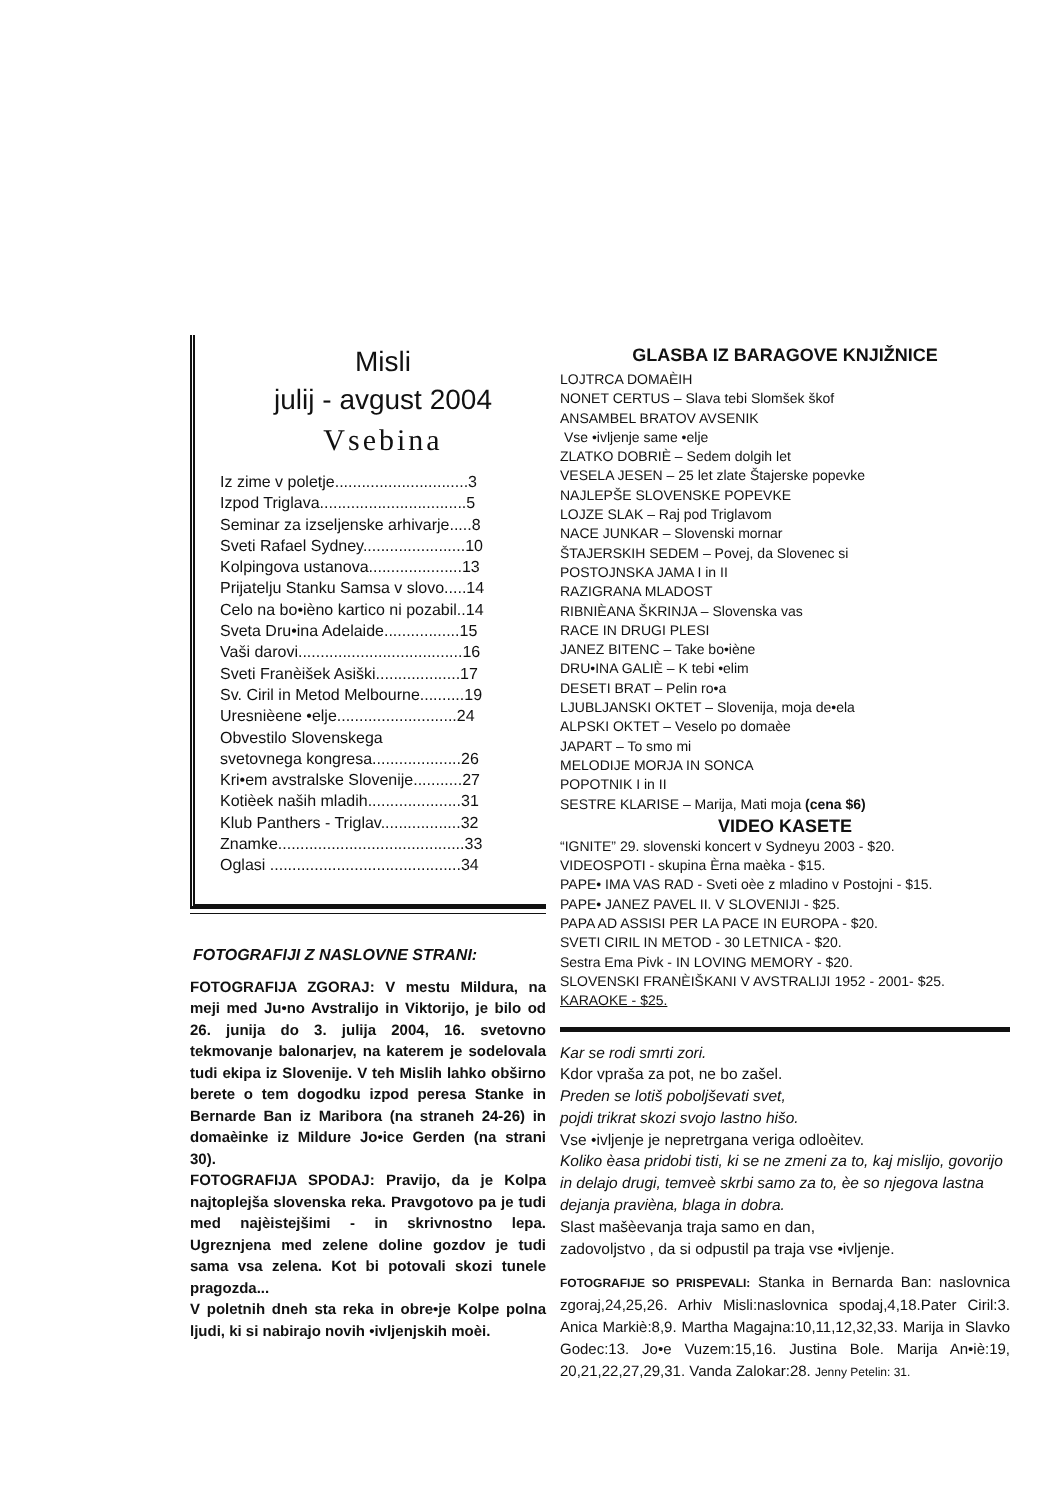Misli
julij - avgust 2004
Vsebina
Iz zime v poletje..............................3
Izpod Triglava.................................5
Seminar za izseljenske arhivarje.....8
Sveti Rafael Sydney.......................10
Kolpingova ustanova.....................13
Prijatelju Stanku Samsa v slovo.....14
Celo na bo•ièno kartico ni pozabil..14
Sveta Dru•ina Adelaide.................15
Vaši darovi.....................................16
Sveti Franèišek Asiški...................17
Sv. Ciril in Metod Melbourne..........19
Uresnièene •elje...........................24
Obvestilo Slovenskega
svetovnega kongresa....................26
Kri•em avstralske Slovenije...........27
Kotièek naših mladih.....................31
Klub Panthers - Triglav..................32
Znamke..........................................33
Oglasi ...........................................34
FOTOGRAFIJI Z NASLOVNE STRANI:
FOTOGRAFIJA ZGORAJ: V mestu Mildura, na meji med Ju•no Avstralijo in Viktorijo, je bilo od 26. junija do 3. julija 2004, 16. svetovno tekmovanje balonarjev, na katerem je sodelovala tudi ekipa iz Slovenije. V teh Mislih lahko obširno berete o tem dogodku izpod peresa Stanke in Bernarde Ban iz Maribora (na straneh 24-26) in domaèinke iz Mildure Jo•ice Gerden (na strani 30).
FOTOGRAFIJA SPODAJ: Pravijo, da je Kolpa najtoplejša slovenska reka. Pravgotovo pa je tudi med najèistejšimi - in skrivnostno lepa. Ugreznjena med zelene doline gozdov je tudi sama vsa zelena. Kot bi potovali skozi tunele pragozda...
V poletnih dneh sta reka in obre•je Kolpe polna ljudi, ki si nabirajo novih •ivljenjskih moèi.
GLASBA IZ BARAGOVE KNJIŽNICE
LOJTRCA DOMAÈIH
NONET CERTUS – Slava tebi Slomšek škof
ANSAMBEL BRATOV AVSENIK
Vse •ivljenje same •elje
ZLATKO DOBRIÈ – Sedem dolgih let
VESELA JESEN – 25 let zlate Štajerske popevke
NAJLEPŠE SLOVENSKE POPEVKE
LOJZE SLAK – Raj pod Triglavom
NACE JUNKAR – Slovenski mornar
ŠTAJERSKIH SEDEM – Povej, da Slovenec si
POSTOJNSKA JAMA I in II
RAZIGRANA MLADOST
RIBNIÈANA ŠKRINJA – Slovenska vas
RACE IN DRUGI PLESI
JANEZ BITENC – Take bo•iène
DRU•INA GALIÈ – K tebi •elim
DESETI BRAT – Pelin ro•a
LJUBLJANSKI OKTET – Slovenija, moja de•ela
ALPSKI OKTET – Veselo po domaèe
JAPART – To smo mi
MELODIJE MORJA IN SONCA
POPOTNIK I in II
SESTRE KLARISE – Marija, Mati moja (cena $6)
VIDEO KASETE
“IGNITE” 29. slovenski koncert v Sydneyu 2003 - $20.
VIDEOSPOTI - skupina Èrna maèka - $15.
PAPE• IMA VAS RAD - Sveti oèe z mladino v Postojni - $15.
PAPE• JANEZ PAVEL II. V SLOVENIJI - $25.
PAPA AD ASSISI PER LA PACE IN EUROPA - $20.
SVETI CIRIL IN METOD - 30 LETNICA - $20.
Sestra Ema Pivk - IN LOVING MEMORY - $20.
SLOVENSKI FRANÈIŠKANI V AVSTRALIJI 1952 - 2001- $25.
KARAOKE - $25.
Kar se rodi smrti zori.
Kdor vpraša za pot, ne bo zašel.
Preden se lotiš poboljševati svet,
pojdi trikrat skozi svojo lastno hišo.
Vse •ivljenje je nepretrgana veriga odloèitev.
Koliko èasa pridobi tisti, ki se ne zmeni za to, kaj mislijo, govorijo in delajo drugi, temveè skrbi samo za to, èe so njegova lastna dejanja pravièna, blaga in dobra.
Slast mašèevanja traja samo en dan,
zadovoljstvo , da si odpustil pa traja vse •ivljenje.
FOTOGRAFIJE SO PRISPEVALI: Stanka in Bernarda Ban: naslovnica zgoraj,24,25,26. Arhiv Misli:naslovnica spodaj,4,18.Pater Ciril:3. Anica Markiè:8,9. Martha Magajna:10,11,12,32,33. Marija in Slavko Godec:13. Jo•e Vuzem:15,16. Justina Bole. Marija An•iè:19, 20,21,22,27,29,31. Vanda Zalokar:28. Jenny Petelin: 31.